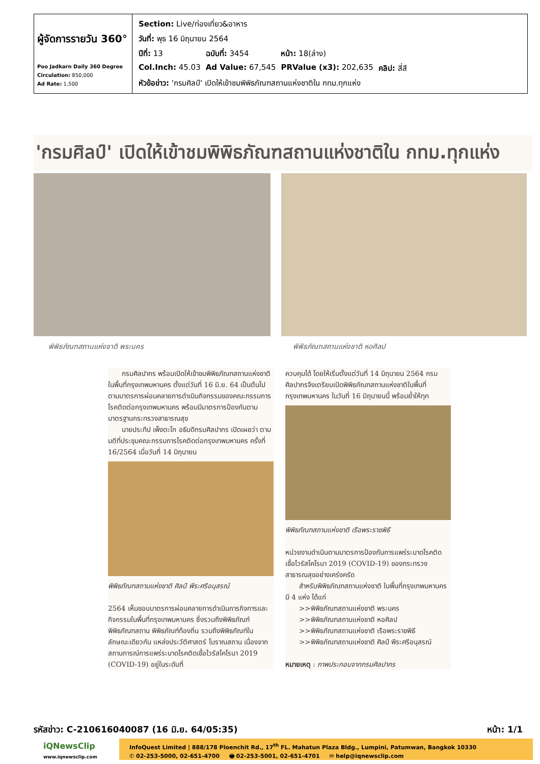| ผู้จัดการรายวัน 360° Poo Jadkarn Daily 360 Degree Circulation: 850,000 Ad Rate: 1,500 | / Section: Live/ท่องเที่ยว&อาหาร / / / / / วันที่: พุธ 16 มิถุนายน 2564 / / / / / ปีที่: 13 / ฉบับที่: 3454 / หน้า: 18(ล่าง) / / / Col.Inch: 45.03 / Ad Value: 67,545 / PRValue (x3): 202,635 / คลิป: สี่สี / / หัวข้อข่าว: 'กรมศิลป์' เปิดให้เข้าชมพิพิธภัณฑสถานแห่งชาติใน กทม.ทุกแห่ง / / / / |
'กรมศิลป์' เปิดให้เข้าชมพิพิธภัณฑสถานแห่งชาติใน กทม.ทุกแห่ง
พิพิธภัณฑสถานแห่งชาติ พระนคร พิพิธภัณฑสถานแห่งชาติ หอศิลป
  กรมศิลปากร พร้อมเปิดให้เข้าชมพิพิธภัณฑสถานแห่งชาติในพื้นที่กรุงเทพมหานคร ตั้งแต่วันที่ 16 มิ.ย. 64 เป็นต้นไป ตามมาตรการผ่อนคลายการดำเนินกิจกรรมของคณะกรรมการโรคติดต่อกรุงเทพมหานคร พร้อมมีมาตรการป้องกันตามมาตรฐานกระทรวงสาธารณสุข
  นายประทีป เพ็งตะโก อธิบดีกรมศิลปากร เปิดเผยว่า ตามมติที่ประชุมคณะกรรมการโรคติดต่อกรุงเทพมหานคร ครั้งที่ 16/2564 เมื่อวันที่ 14 มิถุนายน
พิพิธภัณฑสถานแห่งชาติ ศิลป์ พีระศรีอนุสรณ์
2564 เห็นชอบมาตรการผ่อนคลายการดำเนินการกิจการและกิจกรรมในพื้นที่กรุงเทพมหานคร ซึ่งรวมถึงพิพิธภัณฑ์ พิพิธภัณฑสถาน พิพิธภัณฑ์ท้องถิ่น รวมถึงพิพิธภัณฑ์ในลักษณะเดียวกัน แหล่งประวัติศาสตร์ โบราณสถาน เนื่องจากสถานการณ์การแพร่ระบาดโรคติดเชื้อไวรัสโคโรนา 2019 (COVID-19) อยู่ในระดับที่
ควบคุมได้ โดยให้เริ่มตั้งแต่วันที่ 14 มิถุนายน 2564 กรมศิลปากรจึงเตรียมเปิดพิพิธภัณฑสถานแห่งชาติในพื้นที่กรุงเทพมหานคร ในวันที่ 16 มิถุนายนนี้ พร้อมย้ำให้ทุก
พิพิธภัณฑสถานแห่งชาติ เรือพระราชพิธี
หน่วยงานดำเนินตามมาตรการป้องกันการแพร่ระบาดโรคติดเชื้อไวรัสโคโรนา 2019 (COVID-19) ของกระทรวงสาธารณสุขอย่างเคร่งครัด
  สำหรับพิพิธภัณฑสถานแห่งชาติ ในพื้นที่กรุงเทพมหานคร มี 4 แห่ง ได้แก่
  >>พิพิธภัณฑสถานแห่งชาติ พระนคร
  >>พิพิธภัณฑสถานแห่งชาติ หอศิลป
  >>พิพิธภัณฑสถานแห่งชาติ เรือพระราชพิธี
  >>พิพิธภัณฑสถานแห่งชาติ ศิลป์ พีระศรีอนุสรณ์
หมายเหตุ : ภาพประกอบจากกรมศิลปากร
รหัสข่าว: C-210616040087 (16 มิ.ย. 64/05:35) หน้า: 1/1
iQNewsClip
www.iqnewsclip.com
InfoQuest Limited | 888/178 Ploenchit Rd., 17<sup>th</sup> FL. Mahatun Plaza Bldg., Lumpini, Patumwan, Bangkok 10330
✆ 02-253-5000, 02-651-4700   🖶 02-253-5001, 02-651-4701   ✉ help@iqnewsclip.com